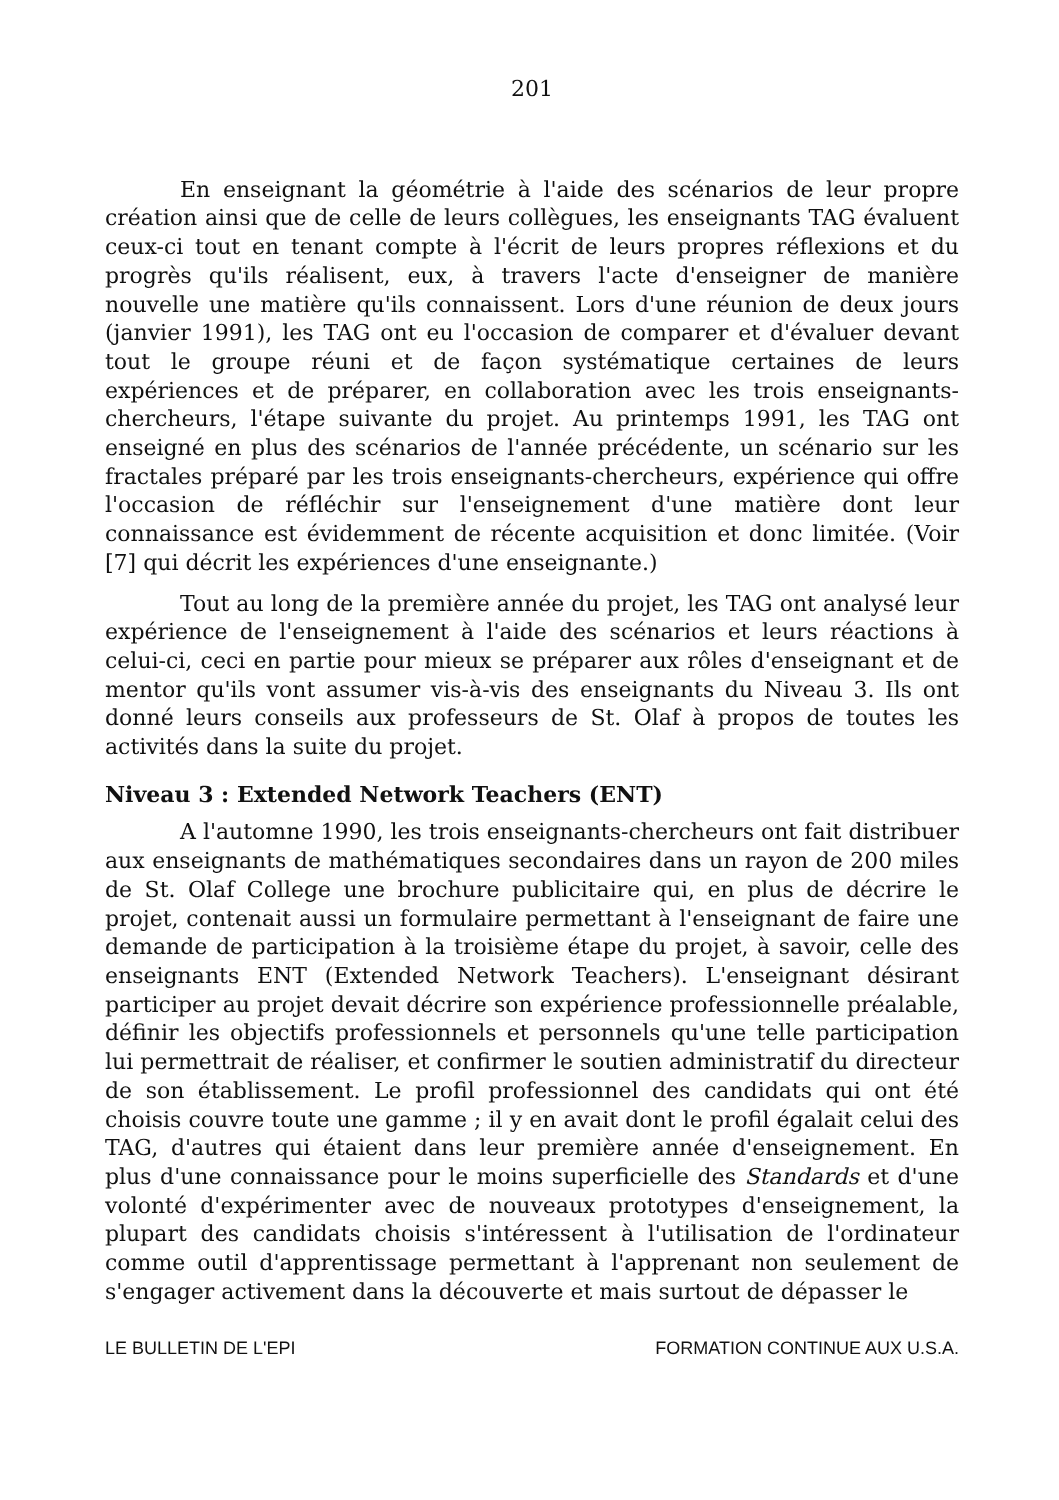201
En enseignant la géométrie à l'aide des scénarios de leur propre création ainsi que de celle de leurs collègues, les enseignants TAG évaluent ceux-ci tout en tenant compte à l'écrit de leurs propres réflexions et du progrès qu'ils réalisent, eux, à travers l'acte d'enseigner de manière nouvelle une matière qu'ils connaissent. Lors d'une réunion de deux jours (janvier 1991), les TAG ont eu l'occasion de comparer et d'évaluer devant tout le groupe réuni et de façon systématique certaines de leurs expériences et de préparer, en collaboration avec les trois enseignants-chercheurs, l'étape suivante du projet. Au printemps 1991, les TAG ont enseigné en plus des scénarios de l'année précédente, un scénario sur les fractales préparé par les trois enseignants-chercheurs, expérience qui offre l'occasion de réfléchir sur l'enseignement d'une matière dont leur connaissance est évidemment de récente acquisition et donc limitée. (Voir [7] qui décrit les expériences d'une enseignante.)
Tout au long de la première année du projet, les TAG ont analysé leur expérience de l'enseignement à l'aide des scénarios et leurs réactions à celui-ci, ceci en partie pour mieux se préparer aux rôles d'enseignant et de mentor qu'ils vont assumer vis-à-vis des enseignants du Niveau 3. Ils ont donné leurs conseils aux professeurs de St. Olaf à propos de toutes les activités dans la suite du projet.
Niveau 3 : Extended Network Teachers (ENT)
A l'automne 1990, les trois enseignants-chercheurs ont fait distribuer aux enseignants de mathématiques secondaires dans un rayon de 200 miles de St. Olaf College une brochure publicitaire qui, en plus de décrire le projet, contenait aussi un formulaire permettant à l'enseignant de faire une demande de participation à la troisième étape du projet, à savoir, celle des enseignants ENT (Extended Network Teachers). L'enseignant désirant participer au projet devait décrire son expérience professionnelle préalable, définir les objectifs professionnels et personnels qu'une telle participation lui permettrait de réaliser, et confirmer le soutien administratif du directeur de son établissement. Le profil professionnel des candidats qui ont été choisis couvre toute une gamme ; il y en avait dont le profil égalait celui des TAG, d'autres qui étaient dans leur première année d'enseignement. En plus d'une connaissance pour le moins superficielle des Standards et d'une volonté d'expérimenter avec de nouveaux prototypes d'enseignement, la plupart des candidats choisis s'intéressent à l'utilisation de l'ordinateur comme outil d'apprentissage permettant à l'apprenant non seulement de s'engager activement dans la découverte et mais surtout de dépasser le
LE BULLETIN DE L'EPI FORMATION CONTINUE AUX U.S.A.